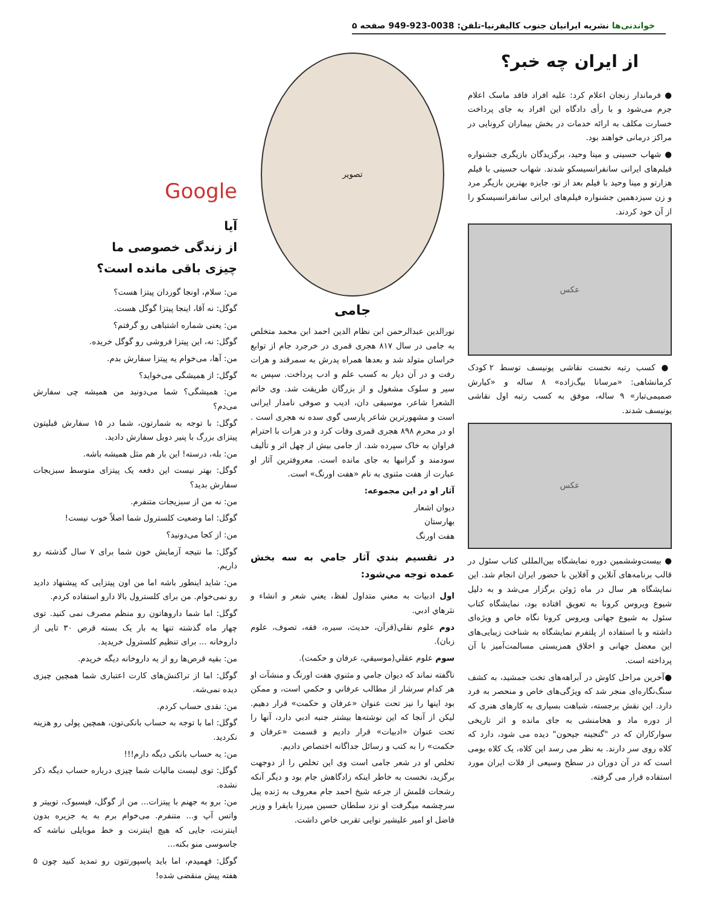خواندنی‌ها نشریه ایرانیان جنوب کالیفرنیا-تلفن: 0038-923-949 صفحه ۵
از ایران چه خبر؟
● فرماندار زنجان اعلام کرد: علیه افراد فاقد ماسک اعلام جرم می‌شود و با رأی دادگاه این افراد به جای پرداخت خسارت مکلف به ارائه خدمات در بخش بیماران کرونایی در مراکز درمانی خواهند بود.
● شهاب حسینی و مینا وحید، برگزیدگان بازیگری جشنواره فیلم‌های ایرانی سانفرانسیسکو شدند. شهاب حسینی با فیلم هزارتو و مینا وحید با فیلم بعد از تو، جایزه بهترین بازیگر مرد و زن سیزدهمین جشنواره فیلم‌های ایرانی سانفرانسیسکو را از آن خود کردند.
عکس
● کسب رتبه نخست نقاشی یونیسف توسط ۲ کودک کرمانشاهی: «مرسانا بیگ‌زاده» ۸ ساله و «کیارش صمیمی‌تبار» ۹ ساله، موفق به کسب رتبه اول نقاشی یونیسف شدند.
عکس
● بیست‌وششمین دوره نمایشگاه بین‌المللی کتاب سئول در قالب برنامه‌های آنلاین و آفلاین با حضور ایران انجام شد. این نمایشگاه هر سال در ماه ژوئن برگزار می‌شد و به دلیل شیوع ویروس کرونا به تعویق افتاده بود، نمایشگاه کتاب سئول به شیوع جهانی ویروس کرونا نگاه خاص و ویژه‌ای داشته و با استفاده از پلتفرم نمایشگاه به شناخت زیبایی‌های این معضل جهانی و اخلاق همزیستی مسالمت‌آمیز با آن پرداخته است.
●آخرین مراحل کاوش در آبراهه‌های تخت جمشید، به کشف سنگ‌نگاره‌ای منجر شد که ویژگی‌های خاص و منحصر به فرد دارد. این نقش برجسته، شباهت بسیاری به کارهای هنری که از دوره ماد و هخامنشی به جای مانده و اثر تاریخی سوارکاران که در "گنجینه جیحون" دیده می شود، دارد که کلاه روی سر دارند. به نظر می رسد این کلاه، یک کلاه بومی است که در آن دوران در سطح وسیعی از فلات ایران مورد استفاده قرار می گرفته.
تصویر
جامی
نورالدین عبدالرحمن ابن نظام الدین احمد ابن محمد متخلص به جامی در سال ۸۱۷ هجری قمری در خرجرد جام از توابع خراسان متولد شد و بعدها همراه پدرش به سمرقند و هرات رفت و در آن دیار به کسب علم و ادب پرداخت. سپس به سیر و سلوک مشغول و از بزرگان طریقت شد. وی خاتم الشعرا شاعر، موسیقی دان، ادیب و صوفی نامدار ایرانی است و مشهورترین شاعر پارسی گوی سده نه هجری است . او در محرم ۸۹۸ هجری قمری وفات کرد و در هرات با احترام فراوان به خاک سپرده شد. از جامی بیش از چهل اثر و تألیف سودمند و گرانبها به جای مانده است. معروفترین آثار او عبارت از هفت مثنوی به نام «هفت اورنگ» است.
آثار او در این مجموعه:
دیوان اشعار
بهارستان
هفت اورنگ
در تقسیم بندي آثار جامي به سه بخش عمده توجه مي‌شود:
اول ادبيات به معني متداول لفظ، يعني شعر و انشاء و نثرهاي ادبي.
دوم علوم نقلي(قرآن، حديث، سيره، فقه، تصوف، علوم زبان).
سوم علوم عقلي(موسيقي، عرفان و حكمت).
ناگفته نماند که ديوان جامي و مثنوي هفت اورنگ و منشآت او هر کدام سرشار از مطالب عرفاني و حكمي است، و ممکن بود اينها را نيز تحت عنوان «عرفان و حکمت» قرار دهيم. ليکن از آنجا که اين نوشته‌ها بيشتر جنبه ادبي دارد، آنها را تحت عنوان «ادبيات» قرار داديم و قسمت «عرفان و حكمت» را به کتب و رسائل جداگانه اختصاص داديم.
تخلص او در شعر جامی است وی این تخلص را از دوجهت برگزید، نخست به خاطر اینکه زادگاهش جام بود و دیگر آنکه رشحات قلمش از جرعه شیخ احمد جام معروف به ژنده پیل سرچشمه میگرفت او نزد سلطان حسین میرزا بایقرا و وزیر فاضل او امیر علیشیر نوایی تقربی خاص داشت.
Google
آیا
از زندگی خصوصی ما
چیزی باقی مانده است؟
من: سلام، اونجا گوردان پیتزا هست؟
گوگل: نه آقا، اینجا پیتزا گوگل هست.
من: یعنی شماره اشتباهی رو گرفتم؟
گوگل: نه، این پیتزا فروشی رو گوگل خریده.
من: آها، می‌خوام یه پیتزا سفارش بدم.
گوگل: از همیشگی می‌خواید؟
من: همیشگی؟ شما می‌دونید من همیشه چی سفارش می‌دم؟
گوگل: با توجه به شمارتون، شما در ۱۵ سفارش قبلیتون پیتزای بزرگ با پنیر دوبل سفارش دادید.
من: بله، درسته! این بار هم مثل همیشه باشه.
گوگل: بهتر نیست این دفعه یک پیتزای متوسط سبزیجات سفارش بدید؟
من: نه من از سبزیجات متنفرم.
گوگل: اما وضعیت کلسترول شما اصلاً خوب نیست!
من: از کجا می‌دونید؟
گوگل: ما نتیجه آزمایش خون شما برای ۷ سال گذشته رو داریم.
من: شاید اینطور باشه اما من اون پیتزایی که پیشنهاد دادید رو نمی‌خوام. من برای کلسترول بالا دارو استفاده کردم.
گوگل: اما شما داروهاتون رو منظم مصرف نمی کنید. توی چهار ماه گذشته تنها یه بار یک بسته قرص ۳۰ تایی از داروخانه ... برای تنظیم کلسترول خریدید.
من: بقیه قرص‌ها رو از یه داروخانه دیگه خریدم.
گوگل: اما از تراکنش‌های کارت اعتباری شما همچین چیزی دیده نمی‌شه.
من: نقدی حساب کردم.
گوگل: اما با توجه به حساب بانکی‌تون، همچین پولی رو هزینه نکردید.
من: یه حساب بانکی دیگه دارم!!!
گوگل: توی لیست مالیات شما چیزی درباره حساب دیگه ذکر نشده.
من: برو به جهنم با پیتزات... من از گوگل، فیسبوک، توییتر و واتس آپ و... متنفرم. می‌خوام برم به یه جزیره بدون اینترنت، جایی که هیچ اینترنت و خط موبایلی نباشه که جاسوسی منو بکنه...
گوگل: فهمیدم، اما باید پاسپورتتون رو تمدید کنید چون ۵ هفته پیش منقضی شده!